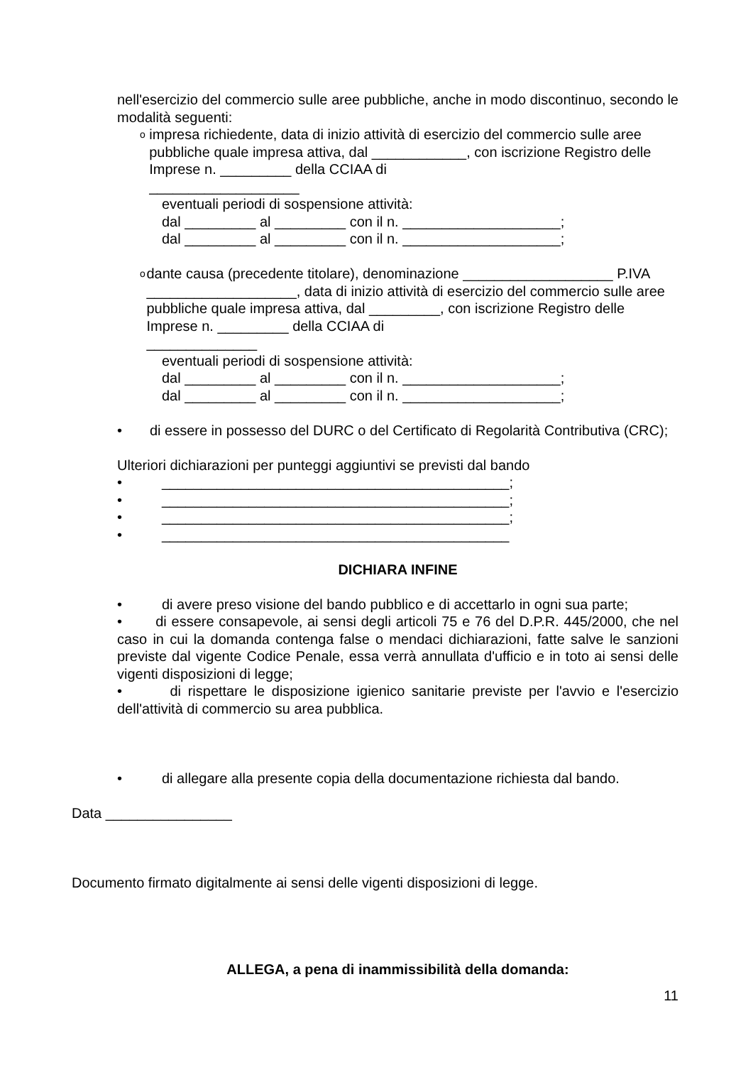nell'esercizio del commercio sulle aree pubbliche, anche in modo discontinuo, secondo le modalità seguenti:
o
impresa richiedente, data di inizio attività di esercizio del commercio sulle aree pubbliche quale impresa attiva, dal ____________, con iscrizione Registro delle Imprese n. _________ della CCIAA di
___________________
eventuali periodi di sospensione attività:
dal _________ al _________ con il n. ____________________;
dal _________ al _________ con il n. ____________________;
o
dante causa (precedente titolare), denominazione ___________________ P.IVA ___________________, data di inizio attività di esercizio del commercio sulle aree pubbliche quale impresa attiva, dal _________, con iscrizione Registro delle Imprese n. _________ della CCIAA di
______________
eventuali periodi di sospensione attività:
dal _________ al _________ con il n. ____________________;
dal _________ al _________ con il n. ____________________;
• di essere in possesso del DURC o del Certificato di Regolarità Contributiva (CRC);
Ulteriori dichiarazioni per punteggi aggiuntivi se previsti dal bando
• ____________________________________________;
• ____________________________________________;
• ____________________________________________;
• ____________________________________________
DICHIARA INFINE
• di avere preso visione del bando pubblico e di accettarlo in ogni sua parte;
• di essere consapevole, ai sensi degli articoli 75 e 76 del D.P.R. 445/2000, che nel caso in cui la domanda contenga false o mendaci dichiarazioni, fatte salve le sanzioni previste dal vigente Codice Penale, essa verrà annullata d'ufficio e in toto ai sensi delle vigenti disposizioni di legge;
• di rispettare le disposizione igienico sanitarie previste per l'avvio e l'esercizio dell'attività di commercio su area pubblica.
• di allegare alla presente copia della documentazione richiesta dal bando.
Data ________________
Documento firmato digitalmente ai sensi delle vigenti disposizioni di legge.
ALLEGA, a pena di inammissibilità della domanda:
11